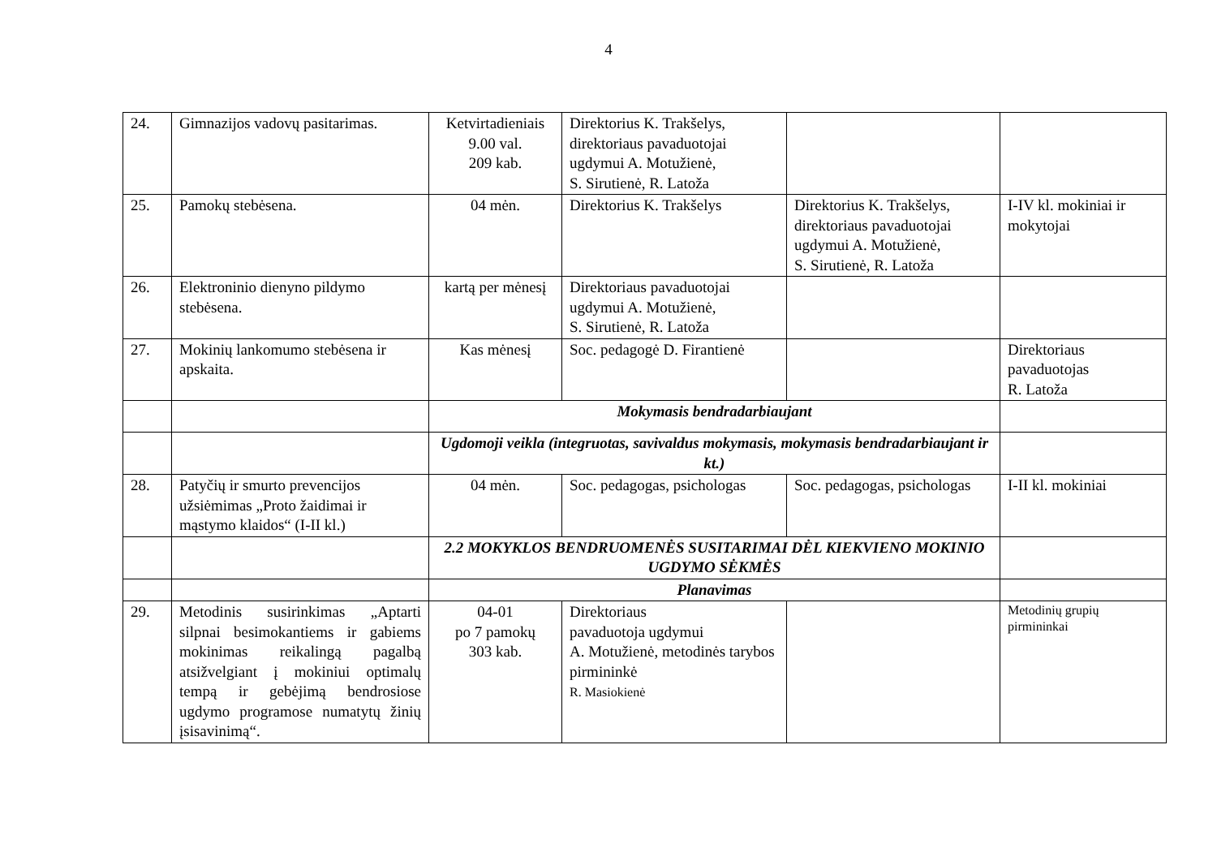4
| 24. | Gimnazijos vadovų pasitarimas. | Ketvirtadieniais 9.00 val. 209 kab. | Direktorius K. Trakšelys, direktoriaus pavaduotojai ugdymui A. Motužienė, S. Sirutienė, R. Latoža | | |
| 25. | Pamokų stebėsena. | 04 mėn. | Direktorius K. Trakšelys | Direktorius K. Trakšelys, direktoriaus pavaduotojai ugdymui A. Motužienė, S. Sirutienė, R. Latoža | I-IV kl. mokiniai ir mokytojai |
| 26. | Elektroninio dienyno pildymo stebėsena. | kartą per mėnesį | Direktoriaus pavaduotojai ugdymui A. Motužienė, S. Sirutienė, R. Latoža | | |
| 27. | Mokinių lankomumo stebėsena ir apskaita. | Kas mėnesį | Soc. pedagogė D. Firantienė | | Direktoriaus pavaduotojas R. Latoža |
| | | Mokymasis bendradarbiaujant | | | |
| | | Ugdomoji veikla (integruotas, savivaldus mokymasis, mokymasis bendradarbiaujant ir kt.) | | | |
| 28. | Patyčių ir smurto prevencijos užsiėmimas „Proto žaidimai ir mąstymo klaidos“ (I-II kl.) | 04 mėn. | Soc. pedagogas, psichologas | Soc. pedagogas, psichologas | I-II kl. mokiniai |
| | | 2.2 MOKYKLOS BENDRUOMENĖS SUSITARIMAI DĖL KIEKVIENO MOKINIO UGDYMO SĖKMĖS | | | |
| | | Planavimas | | | |
| 29. | Metodinis susirinkimas „Aptarti silpnai besimokantiems ir gabiems mokinimas reikalingą pagalbą atsižvelgiant į mokiniui optimalų tempą ir gebėjimą bendrosiose ugdymo programose numatytų žinių įsisavinimą“. | 04-01 po 7 pamokų 303 kab. | Direktoriaus pavaduotoja ugdymui A. Motužienė, metodinės tarybos pirmininkė R. Masiokienė | | Metodinių grupių pirmininkai |